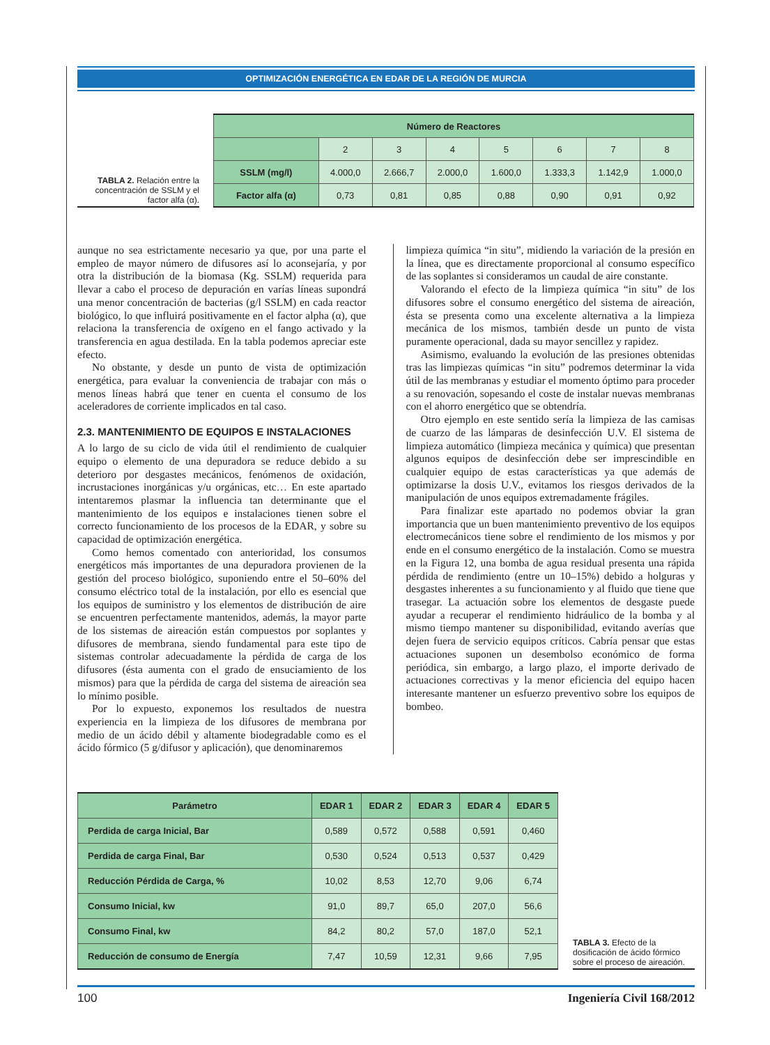OPTIMIZACIÓN ENERGÉTICA EN EDAR DE LA REGIÓN DE MURCIA
TABLA 2. Relación entre la concentración de SSLM y el factor alfa (α).
| Número de Reactores | | | | | | | |
| --- | --- | --- | --- | --- | --- | --- | --- |
| | 2 | 3 | 4 | 5 | 6 | 7 | 8 |
| SSLM (mg/l) | 4.000,0 | 2.666,7 | 2.000,0 | 1.600,0 | 1.333,3 | 1.142,9 | 1.000,0 |
| Factor alfa (α) | 0,73 | 0,81 | 0,85 | 0,88 | 0,90 | 0,91 | 0,92 |
aunque no sea estrictamente necesario ya que, por una parte el empleo de mayor número de difusores así lo aconsejaría, y por otra la distribución de la biomasa (Kg. SSLM) requerida para llevar a cabo el proceso de depuración en varías líneas supondrá una menor concentración de bacterias (g/l SSLM) en cada reactor biológico, lo que influirá positivamente en el factor alpha (α), que relaciona la transferencia de oxígeno en el fango activado y la transferencia en agua destilada. En la tabla podemos apreciar este efecto.
No obstante, y desde un punto de vista de optimización energética, para evaluar la conveniencia de trabajar con más o menos líneas habrá que tener en cuenta el consumo de los aceleradores de corriente implicados en tal caso.
2.3. MANTENIMIENTO DE EQUIPOS E INSTALACIONES
A lo largo de su ciclo de vida útil el rendimiento de cualquier equipo o elemento de una depuradora se reduce debido a su deterioro por desgastes mecánicos, fenómenos de oxidación, incrustaciones inorgánicas y/u orgánicas, etc… En este apartado intentaremos plasmar la influencia tan determinante que el mantenimiento de los equipos e instalaciones tienen sobre el correcto funcionamiento de los procesos de la EDAR, y sobre su capacidad de optimización energética.
Como hemos comentado con anterioridad, los consumos energéticos más importantes de una depuradora provienen de la gestión del proceso biológico, suponiendo entre el 50–60% del consumo eléctrico total de la instalación, por ello es esencial que los equipos de suministro y los elementos de distribución de aire se encuentren perfectamente mantenidos, además, la mayor parte de los sistemas de aireación están compuestos por soplantes y difusores de membrana, siendo fundamental para este tipo de sistemas controlar adecuadamente la pérdida de carga de los difusores (ésta aumenta con el grado de ensuciamiento de los mismos) para que la pérdida de carga del sistema de aireación sea lo mínimo posible.
Por lo expuesto, exponemos los resultados de nuestra experiencia en la limpieza de los difusores de membrana por medio de un ácido débil y altamente biodegradable como es el ácido fórmico (5 g/difusor y aplicación), que denominaremos
limpieza química “in situ”, midiendo la variación de la presión en la línea, que es directamente proporcional al consumo específico de las soplantes si consideramos un caudal de aire constante.
Valorando el efecto de la limpieza química “in situ” de los difusores sobre el consumo energético del sistema de aireación, ésta se presenta como una excelente alternativa a la limpieza mecánica de los mismos, también desde un punto de vista puramente operacional, dada su mayor sencillez y rapidez.
Asimismo, evaluando la evolución de las presiones obtenidas tras las limpiezas químicas “in situ” podremos determinar la vida útil de las membranas y estudiar el momento óptimo para proceder a su renovación, sopesando el coste de instalar nuevas membranas con el ahorro energético que se obtendría.
Otro ejemplo en este sentido sería la limpieza de las camisas de cuarzo de las lámparas de desinfección U.V. El sistema de limpieza automático (limpieza mecánica y química) que presentan algunos equipos de desinfección debe ser imprescindible en cualquier equipo de estas características ya que además de optimizarse la dosis U.V., evitamos los riesgos derivados de la manipulación de unos equipos extremadamente frágiles.
Para finalizar este apartado no podemos obviar la gran importancia que un buen mantenimiento preventivo de los equipos electromecánicos tiene sobre el rendimiento de los mismos y por ende en el consumo energético de la instalación. Como se muestra en la Figura 12, una bomba de agua residual presenta una rápida pérdida de rendimiento (entre un 10–15%) debido a holguras y desgastes inherentes a su funcionamiento y al fluido que tiene que trasegar. La actuación sobre los elementos de desgaste puede ayudar a recuperar el rendimiento hidráulico de la bomba y al mismo tiempo mantener su disponibilidad, evitando averías que dejen fuera de servicio equipos críticos. Cabría pensar que estas actuaciones suponen un desembolso económico de forma periódica, sin embargo, a largo plazo, el importe derivado de actuaciones correctivas y la menor eficiencia del equipo hacen interesante mantener un esfuerzo preventivo sobre los equipos de bombeo.
| Parámetro | EDAR 1 | EDAR 2 | EDAR 3 | EDAR 4 | EDAR 5 |
| --- | --- | --- | --- | --- | --- |
| Perdida de carga Inicial, Bar | 0,589 | 0,572 | 0,588 | 0,591 | 0,460 |
| Perdida de carga Final, Bar | 0,530 | 0,524 | 0,513 | 0,537 | 0,429 |
| Reducción Pérdida de Carga, % | 10,02 | 8,53 | 12,70 | 9,06 | 6,74 |
| Consumo Inicial, kw | 91,0 | 89,7 | 65,0 | 207,0 | 56,6 |
| Consumo Final, kw | 84,2 | 80,2 | 57,0 | 187,0 | 52,1 |
| Reducción de consumo de Energía | 7,47 | 10,59 | 12,31 | 9,66 | 7,95 |
TABLA 3. Efecto de la dosificación de ácido fórmico sobre el proceso de aireación.
100 Ingeniería Civil 168/2012